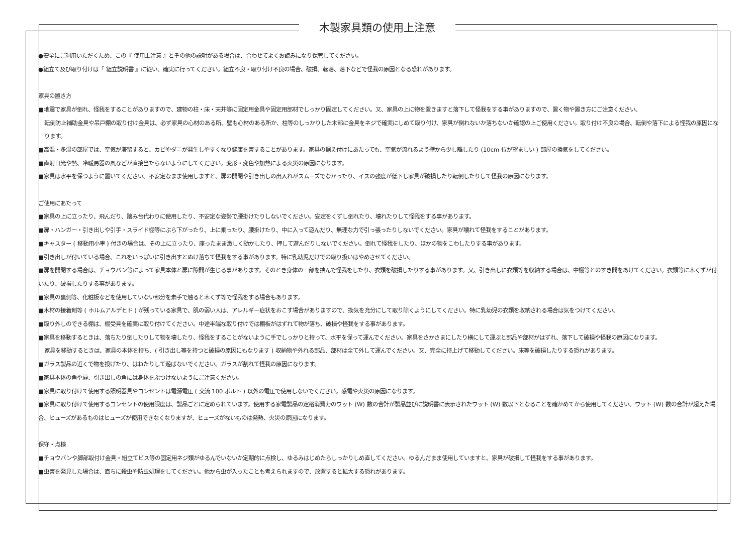木製家具類の使用上注意
●安全にご利用いただくため、この『 使用上注意 』とその他の説明がある場合は、合わせてよくお読みになり保管してください。
●組立て及び取り付けは『 組立説明書 』に従い、確実に行ってください。組立不良・取り付け不良の場合、破損、転落、落下などで怪我の原因となる恐れがあります。
家具の置き方
■地震で家具が倒れ、怪我をすることがありますので、建物の柱・床・天井等に固定用金具や固定用部材でしっかり固定してください。又、家具の上に物を置きますと落下して怪我をする事がありますので、置く物や置き方にご注意ください。
転倒防止補助金具や吊戸棚の取り付け金具は、必ず家具の心材のある所、壁も心材のある所か、柱等のしっかりした木部に金具をネジで確実にしめて取り付け、家具が倒れないか落ちないか確認の上ご使用ください。取り付け不良の場合、転倒や落下による怪我の原因になります。
■高温・多湿の部屋では、空気が滞留すると、カビやダニが発生しやすくなり健康を害することがあります。家具の据え付けにあたっても、空気が流れるよう壁から少し離したり (10cm 位が望ましい ) 部屋の換気をしてください。
■直射日光や熱、冷暖房器の風などが直接当たらないようにしてください。変形・変色や加熱による火災の原因になります。
■家具は水平を保つように置いてください。不安定なまま使用しますと、扉の開閉や引き出しの出入れがスムーズでなかったり、イスの強度が低下し家具が破損したり転倒したりして怪我の原因になります。
ご使用にあたって
■家具の上に立ったり、飛んだり、踏み台代わりに使用したり、不安定な姿勢で腰掛けたりしないでください。安定をくずし倒れたり、壊れたりして怪我をする事があります。
■扉・ハンガー・引き出しや引手・スライド棚等にぶら下がったり、上に乗ったり、腰掛けたり、中に入って遊んだり、無理な力で引っ張ったりしないでください。家具が壊れて怪我をすることがあります。
■キャスター ( 移動用小車 ) 付きの場合は、その上に立ったり、座ったまま激しく動かしたり、押して遊んだりしないでください。倒れて怪我をしたり、ほかの物をこわしたりする事があります。
■引き出しが付いている場合、これをいっぱいに引き出すとぬけ落ちて怪我をする事があります。特に乳幼児だけでの取り扱いはやめさせてください。
■扉を開閉する場合は、チョウバン等によって家具本体と扉に隙間が生じる事があります。そのとき身体の一部を挟んで怪我をしたり、衣類を破損したりする事があります。又、引き出しに衣類等を収納する場合は、中棚等とのすき間をあけてください。衣類等に木くずが付いたり、破損したりする事があります。
■家具の裏側等、化粧板などを使用していない部分を素手で触ると木くず等で怪我をする場合もあります。
■木材の接着剤等 ( ホルムアルデヒド ) が残っている家具で、肌の弱い人は、アレルギー症状をおこす場合がありますので、換気を充分にして取り除くようにしてください。特に乳幼児の衣類を収納される場合は気をつけてください。
■取り外しのできる棚は、棚受具を確実に取り付けてください。中途半端な取り付けでは棚板がはずれて物が落ち、破損や怪我をする事があります。
■家具を移動するときは、落ちたり倒したりして物を壊したり、怪我をすることがないように手でしっかりと持って、水平を保って運んでください。家具をさかさまにしたり横にして運ぶと部品や部材がはずれ、落下して破損や怪我の原因になります。
家具を移動するときは、家具の本体を持ち、( 引き出し等を持つと破損の原因にもなります ) 収納物や外れる部品、部材は全て外して運んでください。又、完全に持上げて移動してください。床等を破損したりする恐れがあります。
■ガラス製品の近くで物を投げたり、はねたりして遊ばないでください。ガラスが割れて怪我の原因になります。
■家具本体の角や扉、引き出しの角には身体をぶつけないようにご注意ください。
■家具に取り付けて使用する照明器具やコンセントは電源電圧 ( 交流 100 ボルト ) 以外の電圧で使用しないでください。感電や火災の原因になります。
■家具に取り付けて使用するコンセントの使用限度は、製品ごとに定められています。使用する家電製品の定格消費力のワット (W) 数の合計が製品並びに説明書に表示されたワット (W) 数以下となることを確かめてから使用してください。ワット (W) 数の合計が超えた場合、ヒューズがあるものはヒューズが使用できなくなりますが、ヒューズがないものは発熱、火災の原因になります。
保守・点検
■チョウバンや脚部取付け金具・組立てビス等の固定用ネジ類がゆるんでいないか定期的に点検し、ゆるみはじめたらしっかりしめ直してください。ゆるんだまま使用していますと、家具が破損して怪我をする事があります。
■虫害を発見した場合は、直ちに殺虫や防虫処理をしてください。他から虫が入ったことも考えられますので、放置すると拡大する恐れがあります。